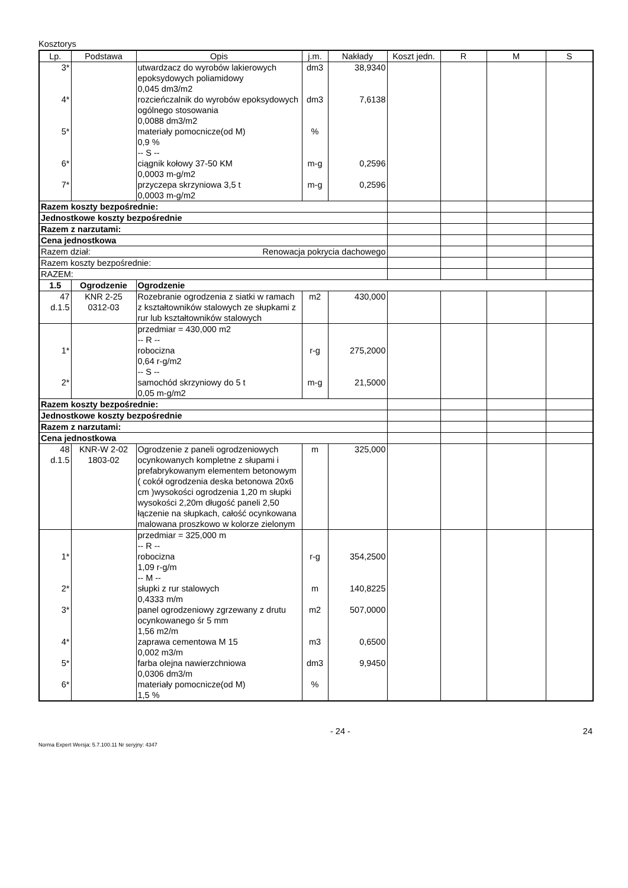Kosztorys
| Lp. | Podstawa | Opis | j.m. | Nakłady | Koszt jedn. | R | M | S |
| --- | --- | --- | --- | --- | --- | --- | --- | --- |
| 3* 4* 5* 6* 7* | | utwardzacz do wyrobów lakierowych epoksydowych poliamidowy 0,045 dm3/m2 rozcieńczalnik do wyrobów epoksydowych ogólnego stosowania 0,0088 dm3/m2 materiały pomocnicze(od M) 0,9 % -- S -- ciągnik kołowy 37-50 KM 0,0003 m-g/m2 przyczepa skrzyniowa 3,5 t 0,0003 m-g/m2 | dm3 dm3 % m-g m-g | 38,9340 7,6138 0,2596 0,2596 | | | | |
| Razem koszty bezpośrednie: | | | | | | | | |
| Jednostkowe koszty bezpośrednie | | | | | | | | |
| Razem z narzutami: | | | | | | | | |
| Cena jednostkowa | | | | | | | | |
| Razem dział: Renowacja pokrycia dachowego | | | | | | | | |
| Razem koszty bezpośrednie: | | | | | | | | |
| RAZEM: | | | | | | | | |
| 1.5 | Ogrodzenie | Ogrodzenie | | | | | | |
| 47 d.1.5 | KNR 2-25 0312-03 | Rozebranie ogrodzenia z siatki w ramach z kształtowników stalowych ze słupkami z rur lub kształtowników stalowych | m2 | 430,000 | | | | |
| 1* 2* | | przedmiar = 430,000 m2 -- R -- robocizna 0,64 r-g/m2 -- S -- samochód skrzyniowy do 5 t 0,05 m-g/m2 | r-g m-g | 275,2000 21,5000 | | | | |
| Razem koszty bezpośrednie: | | | | | | | | |
| Jednostkowe koszty bezpośrednie | | | | | | | | |
| Razem z narzutami: | | | | | | | | |
| Cena jednostkowa | | | | | | | | |
| 48 d.1.5 | KNR-W 2-02 1803-02 | Ogrodzenie z paneli ogrodzeniowych ocynkowanych kompletne z słupami i prefabrykowanym elementem betonowym ( cokół ogrodzenia deska betonowa 20x6 cm )wysokości ogrodzenia 1,20 m słupki wysokości 2,20m długość paneli 2,50 łączenie na słupkach, całość ocynkowana malowana proszkowo w kolorze zielonym | m | 325,000 | | | | |
| 1* 2* 3* 4* 5* 6* | | przedmiar = 325,000 m -- R -- robocizna 1,09 r-g/m -- M -- słupki z rur stalowych 0,4333 m/m panel ogrodzeniowy zgrzewany z drutu ocynkowanego śr 5 mm 1,56 m2/m zaprawa cementowa M 15 0,002 m3/m farba olejna nawierzchniowa 0,0306 dm3/m materiały pomocnicze(od M) 1,5 % | r-g m m2 m3 dm3 % | 354,2500 140,8225 507,0000 0,6500 9,9450 | | | | |
- 24 - 24
Norma Expert Wersja: 5.7.100.11 Nr seryjny: 4347